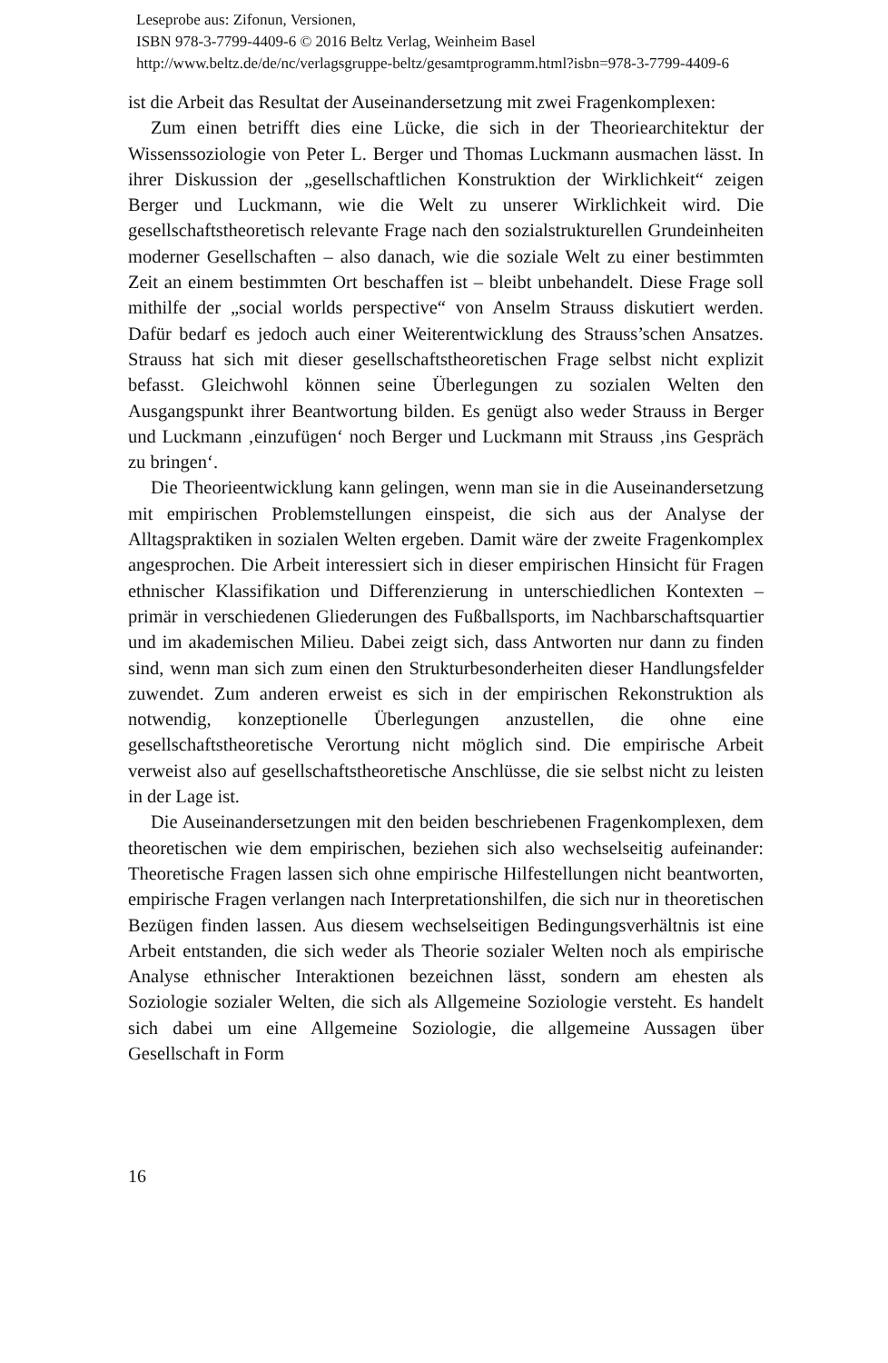Leseprobe aus: Zifonun, Versionen,
ISBN 978-3-7799-4409-6 © 2016 Beltz Verlag, Weinheim Basel
http://www.beltz.de/de/nc/verlagsgruppe-beltz/gesamtprogramm.html?isbn=978-3-7799-4409-6
ist die Arbeit das Resultat der Auseinandersetzung mit zwei Fragenkomplexen:
Zum einen betrifft dies eine Lücke, die sich in der Theoriearchitektur der Wissenssoziologie von Peter L. Berger und Thomas Luckmann ausmachen lässt. In ihrer Diskussion der „gesellschaftlichen Konstruktion der Wirklichkeit“ zeigen Berger und Luckmann, wie die Welt zu unserer Wirklichkeit wird. Die gesellschaftstheoretisch relevante Frage nach den sozialstrukturellen Grundeinheiten moderner Gesellschaften – also danach, wie die soziale Welt zu einer bestimmten Zeit an einem bestimmten Ort beschaffen ist – bleibt unbehandelt. Diese Frage soll mithilfe der „social worlds perspective“ von Anselm Strauss diskutiert werden. Dafür bedarf es jedoch auch einer Weiterentwicklung des Strauss’schen Ansatzes. Strauss hat sich mit dieser gesellschaftstheoretischen Frage selbst nicht explizit befasst. Gleichwohl können seine Überlegungen zu sozialen Welten den Ausgangspunkt ihrer Beantwortung bilden. Es genügt also weder Strauss in Berger und Luckmann ‚einzufügen‘ noch Berger und Luckmann mit Strauss ‚ins Gespräch zu bringen‘.
Die Theorieentwicklung kann gelingen, wenn man sie in die Auseinandersetzung mit empirischen Problemstellungen einspeist, die sich aus der Analyse der Alltagspraktiken in sozialen Welten ergeben. Damit wäre der zweite Fragenkomplex angesprochen. Die Arbeit interessiert sich in dieser empirischen Hinsicht für Fragen ethnischer Klassifikation und Differenzierung in unterschiedlichen Kontexten – primär in verschiedenen Gliederungen des Fußballsports, im Nachbarschaftsquartier und im akademischen Milieu. Dabei zeigt sich, dass Antworten nur dann zu finden sind, wenn man sich zum einen den Strukturbesonderheiten dieser Handlungsfelder zuwendet. Zum anderen erweist es sich in der empirischen Rekonstruktion als notwendig, konzeptionelle Überlegungen anzustellen, die ohne eine gesellschaftstheoretische Verortung nicht möglich sind. Die empirische Arbeit verweist also auf gesellschaftstheoretische Anschlüsse, die sie selbst nicht zu leisten in der Lage ist.
Die Auseinandersetzungen mit den beiden beschriebenen Fragenkomplexen, dem theoretischen wie dem empirischen, beziehen sich also wechselseitig aufeinander: Theoretische Fragen lassen sich ohne empirische Hilfestellungen nicht beantworten, empirische Fragen verlangen nach Interpretationshilfen, die sich nur in theoretischen Bezügen finden lassen. Aus diesem wechselseitigen Bedingungsverhältnis ist eine Arbeit entstanden, die sich weder als Theorie sozialer Welten noch als empirische Analyse ethnischer Interaktionen bezeichnen lässt, sondern am ehesten als Soziologie sozialer Welten, die sich als Allgemeine Soziologie versteht. Es handelt sich dabei um eine Allgemeine Soziologie, die allgemeine Aussagen über Gesellschaft in Form
16